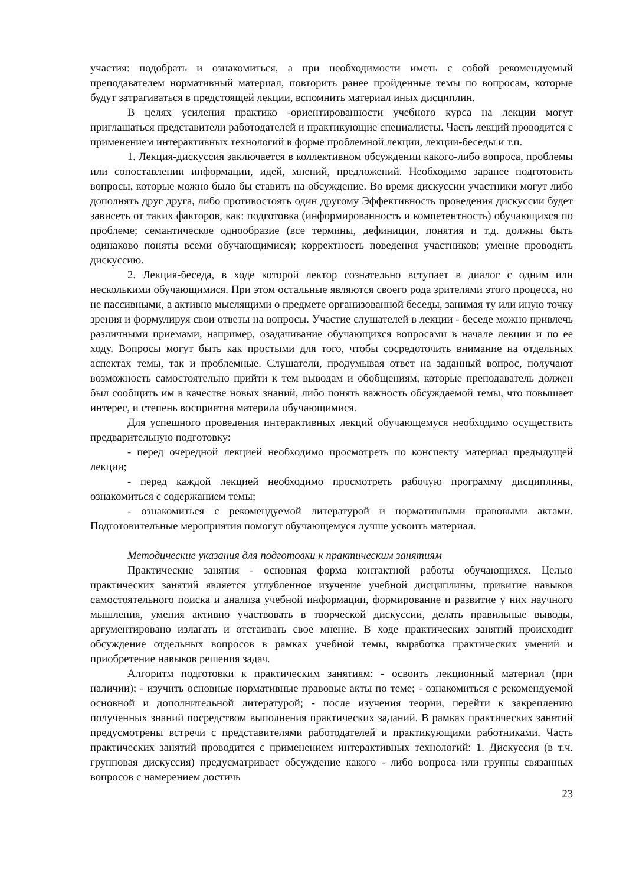участия: подобрать и ознакомиться, а при необходимости иметь с собой рекомендуемый преподавателем нормативный материал, повторить ранее пройденные темы по вопросам, которые будут затрагиваться в предстоящей лекции, вспомнить материал иных дисциплин.
В целях усиления практико -ориентированности учебного курса на лекции могут приглашаться представители работодателей и практикующие специалисты. Часть лекций проводится с применением интерактивных технологий в форме проблемной лекции, лекции-беседы и т.п.
1. Лекция-дискуссия заключается в коллективном обсуждении какого-либо вопроса, проблемы или сопоставлении информации, идей, мнений, предложений. Необходимо заранее подготовить вопросы, которые можно было бы ставить на обсуждение. Во время дискуссии участники могут либо дополнять друг друга, либо противостоять один другому Эффективность проведения дискуссии будет зависеть от таких факторов, как: подготовка (информированность и компетентность) обучающихся по проблеме; семантическое однообразие (все термины, дефиниции, понятия и т.д. должны быть одинаково поняты всеми обучающимися); корректность поведения участников; умение проводить дискуссию.
2. Лекция-беседа, в ходе которой лектор сознательно вступает в диалог с одним или несколькими обучающимися. При этом остальные являются своего рода зрителями этого процесса, но не пассивными, а активно мыслящими о предмете организованной беседы, занимая ту или иную точку зрения и формулируя свои ответы на вопросы. Участие слушателей в лекции - беседе можно привлечь различными приемами, например, озадачивание обучающихся вопросами в начале лекции и по ее ходу. Вопросы могут быть как простыми для того, чтобы сосредоточить внимание на отдельных аспектах темы, так и проблемные. Слушатели, продумывая ответ на заданный вопрос, получают возможность самостоятельно прийти к тем выводам и обобщениям, которые преподаватель должен был сообщить им в качестве новых знаний, либо понять важность обсуждаемой темы, что повышает интерес, и степень восприятия материла обучающимися.
Для успешного проведения интерактивных лекций обучающемуся необходимо осуществить предварительную подготовку:
- перед очередной лекцией необходимо просмотреть по конспекту материал предыдущей лекции;
- перед каждой лекцией необходимо просмотреть рабочую программу дисциплины, ознакомиться с содержанием темы;
- ознакомиться с рекомендуемой литературой и нормативными правовыми актами. Подготовительные мероприятия помогут обучающемуся лучше усвоить материал.
Методические указания для подготовки к практическим занятиям
Практические занятия - основная форма контактной работы обучающихся. Целью практических занятий является углубленное изучение учебной дисциплины, привитие навыков самостоятельного поиска и анализа учебной информации, формирование и развитие у них научного мышления, умения активно участвовать в творческой дискуссии, делать правильные выводы, аргументировано излагать и отстаивать свое мнение. В ходе практических занятий происходит обсуждение отдельных вопросов в рамках учебной темы, выработка практических умений и приобретение навыков решения задач.
Алгоритм подготовки к практическим занятиям: - освоить лекционный материал (при наличии); - изучить основные нормативные правовые акты по теме; - ознакомиться с рекомендуемой основной и дополнительной литературой; - после изучения теории, перейти к закреплению полученных знаний посредством выполнения практических заданий. В рамках практических занятий предусмотрены встречи с представителями работодателей и практикующими работниками. Часть практических занятий проводится с применением интерактивных технологий: 1. Дискуссия (в т.ч. групповая дискуссия) предусматривает обсуждение какого - либо вопроса или группы связанных вопросов с намерением достичь
23